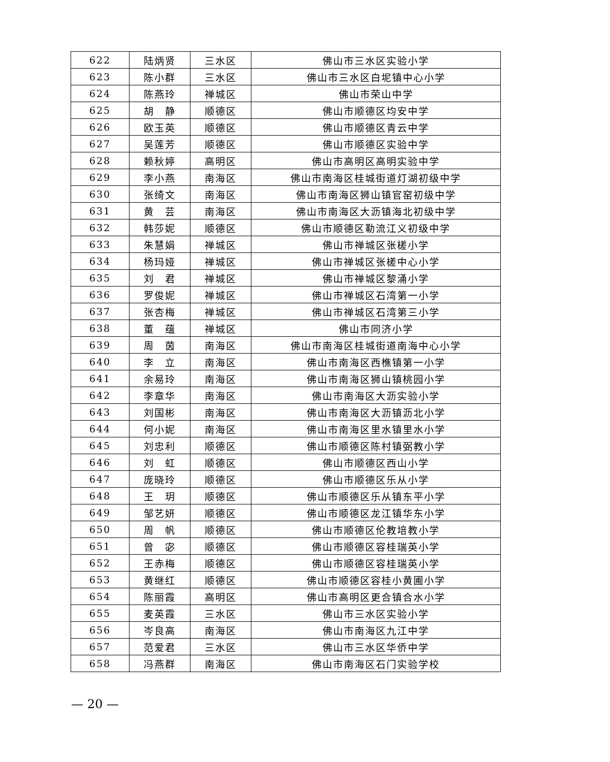| 622 | 陆炳贤 | 三水区 | 佛山市三水区实验小学 |
| 623 | 陈小群 | 三水区 | 佛山市三水区白坭镇中心小学 |
| 624 | 陈燕玲 | 禅城区 | 佛山市荣山中学 |
| 625 | 胡 静 | 顺德区 | 佛山市顺德区均安中学 |
| 626 | 欧玉英 | 顺德区 | 佛山市顺德区青云中学 |
| 627 | 吴莲芳 | 顺德区 | 佛山市顺德区实验中学 |
| 628 | 赖秋婷 | 高明区 | 佛山市高明区高明实验中学 |
| 629 | 李小燕 | 南海区 | 佛山市南海区桂城街道灯湖初级中学 |
| 630 | 张绮文 | 南海区 | 佛山市南海区狮山镇官窑初级中学 |
| 631 | 黄 芸 | 南海区 | 佛山市南海区大沥镇海北初级中学 |
| 632 | 韩莎妮 | 顺德区 | 佛山市顺德区勒流江义初级中学 |
| 633 | 朱慧娟 | 禅城区 | 佛山市禅城区张槎小学 |
| 634 | 杨玛娅 | 禅城区 | 佛山市禅城区张槎中心小学 |
| 635 | 刘 君 | 禅城区 | 佛山市禅城区黎涌小学 |
| 636 | 罗俊妮 | 禅城区 | 佛山市禅城区石湾第一小学 |
| 637 | 张杏梅 | 禅城区 | 佛山市禅城区石湾第三小学 |
| 638 | 董 蕴 | 禅城区 | 佛山市同济小学 |
| 639 | 周 茵 | 南海区 | 佛山市南海区桂城街道南海中心小学 |
| 640 | 李 立 | 南海区 | 佛山市南海区西樵镇第一小学 |
| 641 | 余易玲 | 南海区 | 佛山市南海区狮山镇桃园小学 |
| 642 | 李章华 | 南海区 | 佛山市南海区大沥实验小学 |
| 643 | 刘国彬 | 南海区 | 佛山市南海区大沥镇沥北小学 |
| 644 | 何小妮 | 南海区 | 佛山市南海区里水镇里水小学 |
| 645 | 刘忠利 | 顺德区 | 佛山市顺德区陈村镇弼教小学 |
| 646 | 刘 虹 | 顺德区 | 佛山市顺德区西山小学 |
| 647 | 庞晓玲 | 顺德区 | 佛山市顺德区乐从小学 |
| 648 | 王 玥 | 顺德区 | 佛山市顺德区乐从镇东平小学 |
| 649 | 邹艺妍 | 顺德区 | 佛山市顺德区龙江镇华东小学 |
| 650 | 周 帆 | 顺德区 | 佛山市顺德区伦教培教小学 |
| 651 | 曾 宓 | 顺德区 | 佛山市顺德区容桂瑞英小学 |
| 652 | 王赤梅 | 顺德区 | 佛山市顺德区容桂瑞英小学 |
| 653 | 黄继红 | 顺德区 | 佛山市顺德区容桂小黄圃小学 |
| 654 | 陈丽霞 | 高明区 | 佛山市高明区更合镇合水小学 |
| 655 | 麦英霞 | 三水区 | 佛山市三水区实验小学 |
| 656 | 岑良高 | 南海区 | 佛山市南海区九江中学 |
| 657 | 范爱君 | 三水区 | 佛山市三水区华侨中学 |
| 658 | 冯燕群 | 南海区 | 佛山市南海区石门实验学校 |
— 20 —